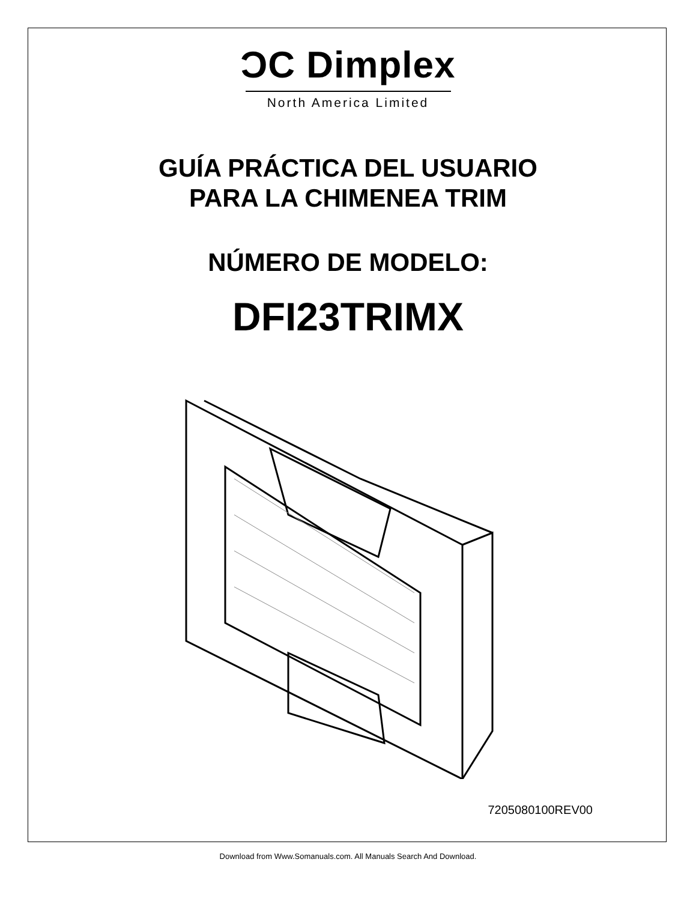ƆC Dimplex
North America Limited
GUÍA PRÁCTICA DEL USUARIO
PARA LA CHIMENEA TRIM
NÚMERO DE MODELO:
DFI23TRIMX
7205080100REV00
Download from Www.Somanuals.com. All Manuals Search And Download.